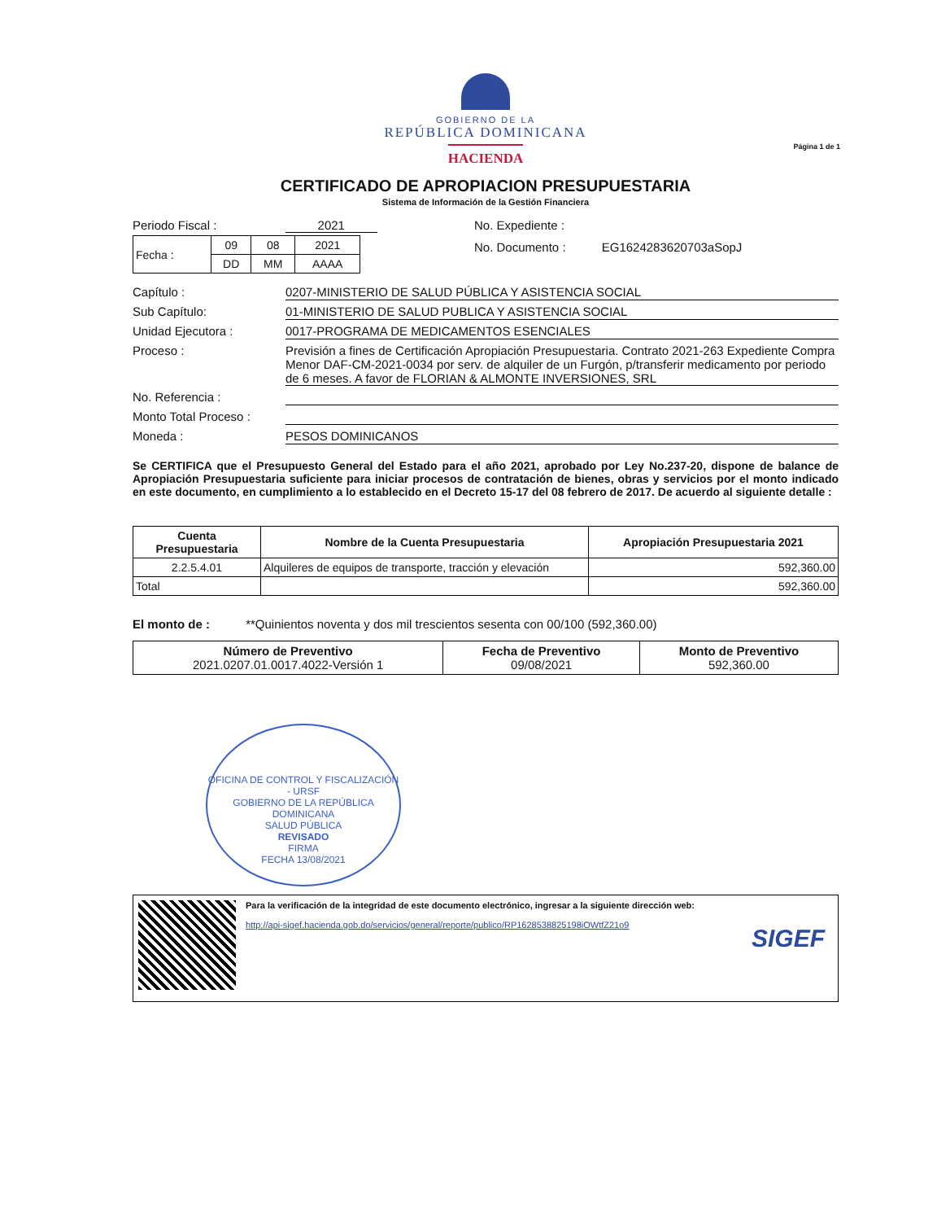GOBIERNO DE LA
REPÚBLICA DOMINICANA
HACIENDA
Página 1 de 1
CERTIFICADO DE APROPIACION PRESUPUESTARIA
Sistema de Información de la Gestión Financiera
Periodo Fiscal : 2021
| Fecha : | 09 | 08 | 2021 |
| | DD | MM | AAAA |
No. Expediente :
No. Documento : EG1624283620703aSopJ
Capítulo : 0207-MINISTERIO DE SALUD PÚBLICA Y ASISTENCIA SOCIAL
Sub Capítulo: 01-MINISTERIO DE SALUD PUBLICA Y ASISTENCIA SOCIAL
Unidad Ejecutora : 0017-PROGRAMA DE MEDICAMENTOS ESENCIALES
Proceso : Previsión a fines de Certificación Apropiación Presupuestaria. Contrato 2021-263 Expediente Compra Menor DAF-CM-2021-0034 por serv. de alquiler de un Furgón, p/transferir medicamento por periodo de 6 meses. A favor de FLORIAN & ALMONTE INVERSIONES, SRL
No. Referencia :
Monto Total Proceso :
Moneda : PESOS DOMINICANOS
Se CERTIFICA que el Presupuesto General del Estado para el año 2021, aprobado por Ley No.237-20, dispone de balance de Apropiación Presupuestaria suficiente para iniciar procesos de contratación de bienes, obras y servicios por el monto indicado en este documento, en cumplimiento a lo establecido en el Decreto 15-17 del 08 febrero de 2017. De acuerdo al siguiente detalle :
| Cuenta Presupuestaria | Nombre de la Cuenta Presupuestaria | Apropiación Presupuestaria 2021 |
| --- | --- | --- |
| 2.2.5.4.01 | Alquileres de equipos de transporte, tracción y elevación | 592,360.00 |
| Total | | 592,360.00 |
El monto de : **Quinientos noventa y dos mil trescientos sesenta con 00/100 (592,360.00)
| Número de Preventivo 2021.0207.01.0017.4022-Versión 1 | Fecha de Preventivo 09/08/2021 | Monto de Preventivo 592,360.00 |
OFICINA DE CONTROL Y FISCALIZACIÓN - URSF
GOBIERNO DE LA REPÚBLICA DOMINICANA
SALUD PÚBLICA
REVISADO
FIRMA
FECHA 13/08/2021
Para la verificación de la integridad de este documento electrónico, ingresar a la siguiente dirección web:
http://api-sigef.hacienda.gob.do/servicios/general/reporte/publico/RP1628538825198iOWtfZ21o9
SIGEF